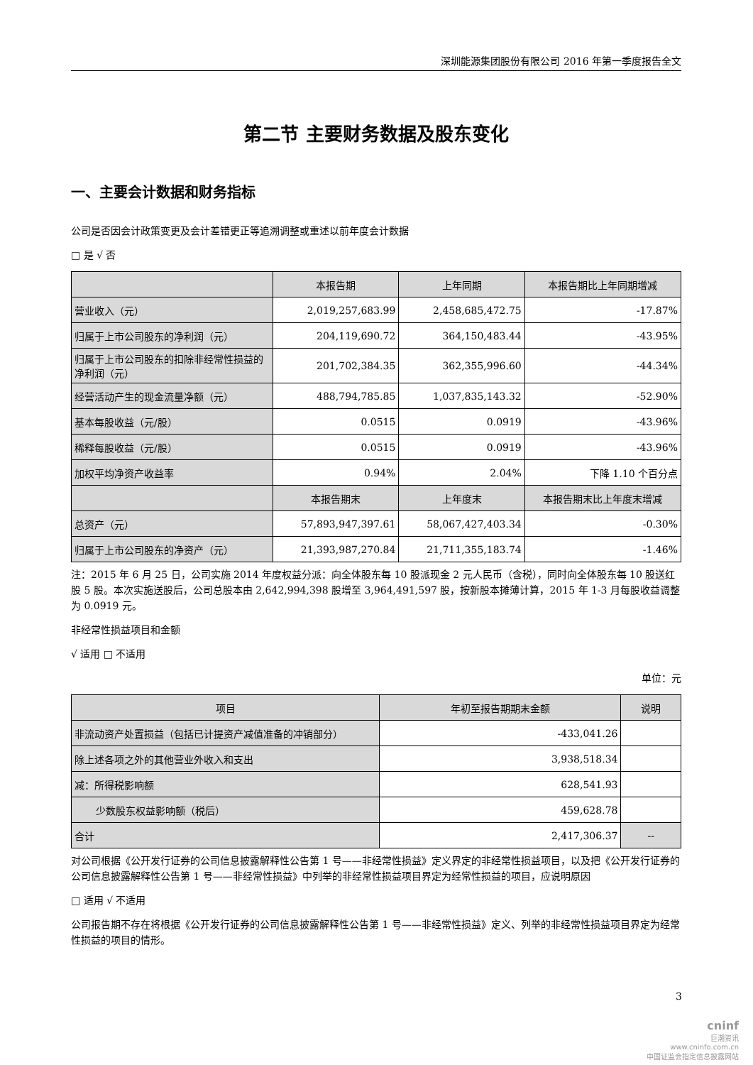深圳能源集团股份有限公司 2016 年第一季度报告全文
第二节 主要财务数据及股东变化
一、主要会计数据和财务指标
公司是否因会计政策变更及会计差错更正等追溯调整或重述以前年度会计数据
□ 是 √ 否
| | 本报告期 | 上年同期 | 本报告期比上年同期增减 |
| --- | --- | --- | --- |
| 营业收入（元） | 2,019,257,683.99 | 2,458,685,472.75 | -17.87% |
| 归属于上市公司股东的净利润（元） | 204,119,690.72 | 364,150,483.44 | -43.95% |
| 归属于上市公司股东的扣除非经常性损益的净利润（元） | 201,702,384.35 | 362,355,996.60 | -44.34% |
| 经营活动产生的现金流量净额（元） | 488,794,785.85 | 1,037,835,143.32 | -52.90% |
| 基本每股收益（元/股） | 0.0515 | 0.0919 | -43.96% |
| 稀释每股收益（元/股） | 0.0515 | 0.0919 | -43.96% |
| 加权平均净资产收益率 | 0.94% | 2.04% | 下降 1.10 个百分点 |
| | 本报告期末 | 上年度末 | 本报告期末比上年度末增减 |
| 总资产（元） | 57,893,947,397.61 | 58,067,427,403.34 | -0.30% |
| 归属于上市公司股东的净资产（元） | 21,393,987,270.84 | 21,711,355,183.74 | -1.46% |
注：2015 年 6 月 25 日，公司实施 2014 年度权益分派：向全体股东每 10 股派现金 2 元人民币（含税），同时向全体股东每 10 股送红股 5 股。本次实施送股后，公司总股本由 2,642,994,398 股增至 3,964,491,597 股，按新股本摊薄计算，2015 年 1-3 月每股收益调整为 0.0919 元。
非经常性损益项目和金额
√ 适用 □ 不适用
单位：元
| 项目 | 年初至报告期期末金额 | 说明 |
| --- | --- | --- |
| 非流动资产处置损益（包括已计提资产减值准备的冲销部分） | -433,041.26 | |
| 除上述各项之外的其他营业外收入和支出 | 3,938,518.34 | |
| 减：所得税影响额 | 628,541.93 | |
| 少数股东权益影响额（税后） | 459,628.78 | |
| 合计 | 2,417,306.37 | -- |
对公司根据《公开发行证券的公司信息披露解释性公告第 1 号——非经常性损益》定义界定的非经常性损益项目，以及把《公开发行证券的公司信息披露解释性公告第 1 号——非经常性损益》中列举的非经常性损益项目界定为经常性损益的项目，应说明原因
□ 适用 √ 不适用
公司报告期不存在将根据《公开发行证券的公司信息披露解释性公告第 1 号——非经常性损益》定义、列举的非经常性损益项目界定为经常性损益的项目的情形。
3
cninf
巨潮资讯
www.cninfo.com.cn
中国证监会指定信息披露网站